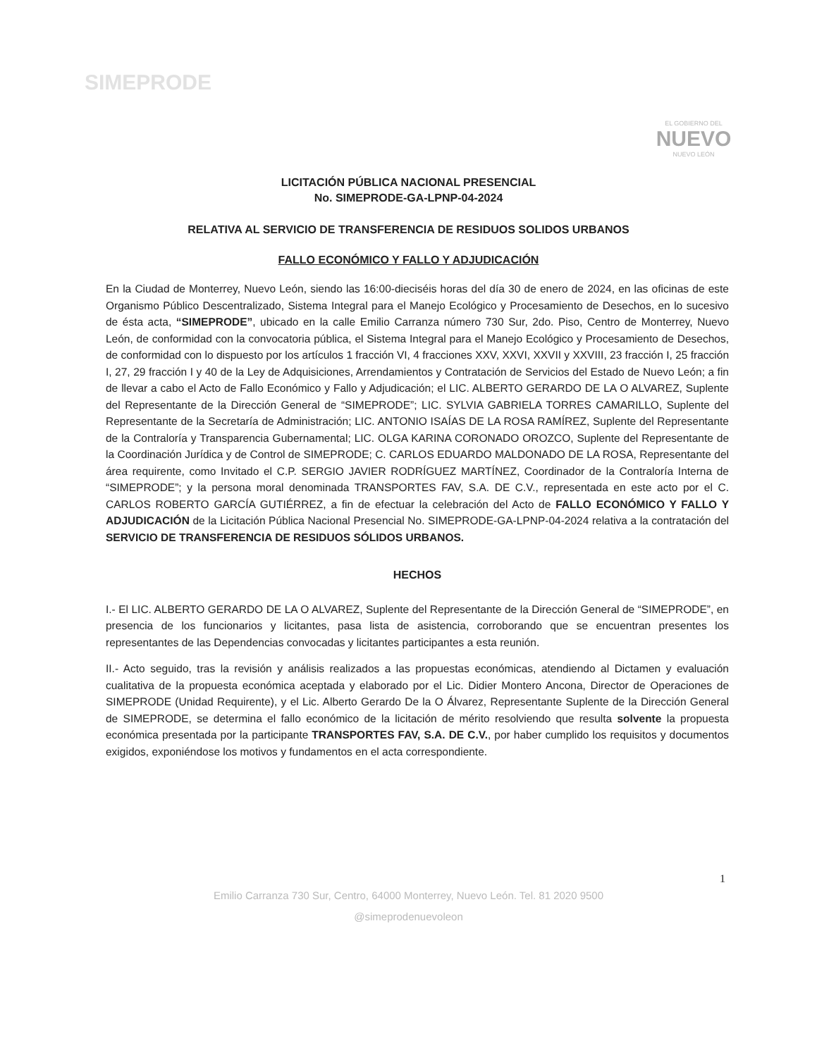SIMEPRODE
EL GOBIERNO DEL
NUEVO
NUEVO LEÓN
LICITACIÓN PÚBLICA NACIONAL PRESENCIAL
No. SIMEPRODE-GA-LPNP-04-2024
RELATIVA AL SERVICIO DE TRANSFERENCIA DE RESIDUOS SOLIDOS URBANOS
FALLO ECONÓMICO Y FALLO Y ADJUDICACIÓN
En la Ciudad de Monterrey, Nuevo León, siendo las 16:00-dieciséis horas del día 30 de enero de 2024, en las oficinas de este Organismo Público Descentralizado, Sistema Integral para el Manejo Ecológico y Procesamiento de Desechos, en lo sucesivo de ésta acta, “SIMEPRODE”, ubicado en la calle Emilio Carranza número 730 Sur, 2do. Piso, Centro de Monterrey, Nuevo León, de conformidad con la convocatoria pública, el Sistema Integral para el Manejo Ecológico y Procesamiento de Desechos, de conformidad con lo dispuesto por los artículos 1 fracción VI, 4 fracciones XXV, XXVI, XXVII y XXVIII, 23 fracción I, 25 fracción I, 27, 29 fracción I y 40 de la Ley de Adquisiciones, Arrendamientos y Contratación de Servicios del Estado de Nuevo León; a fin de llevar a cabo el Acto de Fallo Económico y Fallo y Adjudicación; el LIC. ALBERTO GERARDO DE LA O ALVAREZ, Suplente del Representante de la Dirección General de “SIMEPRODE”; LIC. SYLVIA GABRIELA TORRES CAMARILLO, Suplente del Representante de la Secretaría de Administración; LIC. ANTONIO ISAÍAS DE LA ROSA RAMÍREZ, Suplente del Representante de la Contraloría y Transparencia Gubernamental; LIC. OLGA KARINA CORONADO OROZCO, Suplente del Representante de la Coordinación Jurídica y de Control de SIMEPRODE; C. CARLOS EDUARDO MALDONADO DE LA ROSA, Representante del área requirente, como Invitado el C.P. SERGIO JAVIER RODRÍGUEZ MARTÍNEZ, Coordinador de la Contraloría Interna de “SIMEPRODE”; y la persona moral denominada TRANSPORTES FAV, S.A. DE C.V., representada en este acto por el C. CARLOS ROBERTO GARCÍA GUTIÉRREZ, a fin de efectuar la celebración del Acto de FALLO ECONÓMICO Y FALLO Y ADJUDICACIÓN de la Licitación Pública Nacional Presencial No. SIMEPRODE-GA-LPNP-04-2024 relativa a la contratación del SERVICIO DE TRANSFERENCIA DE RESIDUOS SÓLIDOS URBANOS.
HECHOS
I.- El LIC. ALBERTO GERARDO DE LA O ALVAREZ, Suplente del Representante de la Dirección General de “SIMEPRODE”, en presencia de los funcionarios y licitantes, pasa lista de asistencia, corroborando que se encuentran presentes los representantes de las Dependencias convocadas y licitantes participantes a esta reunión.
II.- Acto seguido, tras la revisión y análisis realizados a las propuestas económicas, atendiendo al Dictamen y evaluación cualitativa de la propuesta económica aceptada y elaborado por el Lic. Didier Montero Ancona, Director de Operaciones de SIMEPRODE (Unidad Requirente), y el Lic. Alberto Gerardo De la O Álvarez, Representante Suplente de la Dirección General de SIMEPRODE, se determina el fallo económico de la licitación de mérito resolviendo que resulta solvente la propuesta económica presentada por la participante TRANSPORTES FAV, S.A. DE C.V., por haber cumplido los requisitos y documentos exigidos, exponiéndose los motivos y fundamentos en el acta correspondiente.
1
Emilio Carranza 730 Sur, Centro, 64000 Monterrey, Nuevo León. Tel. 81 2020 9500
@simeprodenuevoleon